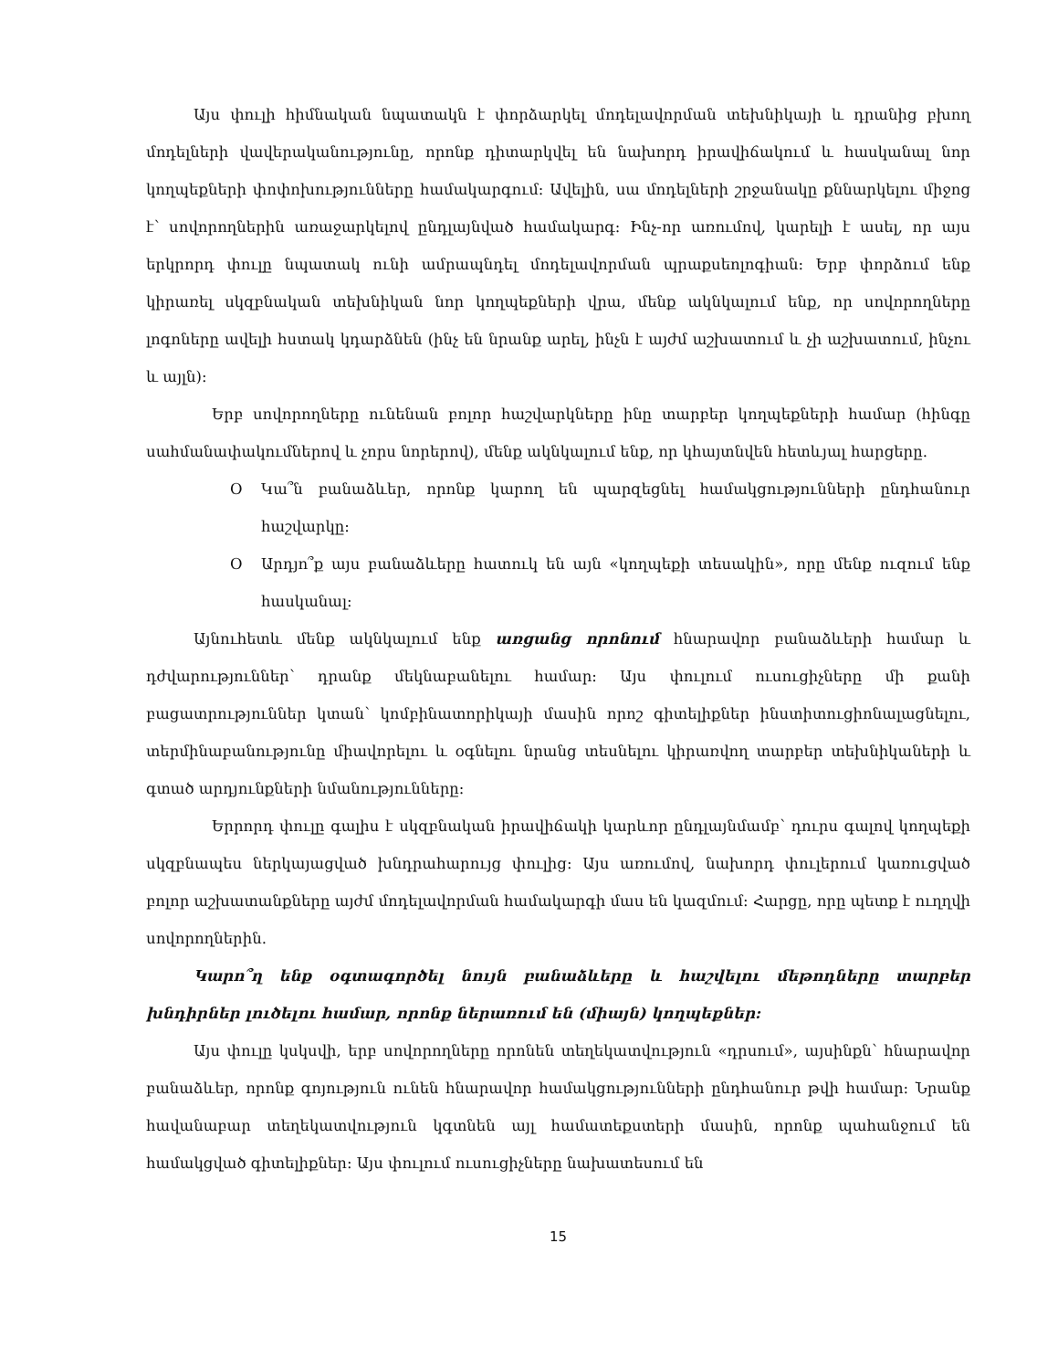Այս փուլի հիմնական նպատակն է փորձարկել մոդելավորման տեխնիկայի և դրանից բխող մոդելների վավերականությունը, որոնք դիտարկվել են նախորդ իրավիճակում և հասկանալ նոր կողպեքների փոփոխությունները համակարգում: Ավելին, սա մոդելների շրջանակը քննարկելու միջոց է՝ սովորողներին առաջարկելով ընդլայնված համակարգ: Ինչ-որ առումով, կարելի է ասել, որ այս երկրորդ փուլը նպատակ ունի ամրապնդել մոդելավորման պրաքսեոլոգիան: Երբ փորձում ենք կիրառել սկզբնական տեխնիկան նոր կողպեքների վրա, մենք ակնկալում ենք, որ սովորողները լոգոները ավելի հստակ կդարձնեն (ինչ են նրանք արել, ինչն է այժմ աշխատում և չի աշխատում, ինչու և այլն):
Երբ սովորողները ունենան բոլոր հաշվարկները ինը տարբեր կողպեքների համար (հինգը սահմանափակումներով և չորս նորերով), մենք ակնկալում ենք, որ կհայտնվեն հետևյալ հարցերը.
O Կա՞ն բանաձևեր, որոնք կարող են պարզեցնել համակցությունների ընդհանուր հաշվարկը:
O Արդյո՞ք այս բանաձևերը հատուկ են այն «կողպեքի տեսակին», որը մենք ուզում ենք հասկանալ:
Այնուհետև մենք ակնկալում ենք առցանց որոնում հնարավոր բանաձևերի համար և դժվարություններ՝ դրանք մեկնաբանելու համար: Այս փուլում ուսուցիչները մի քանի բացատրություններ կտան՝ կոմբինատորիկայի մասին որոշ գիտելիքներ ինստիտուցիոնալացնելու, տերմինաբանությունը միավորելու և օգնելու նրանց տեսնելու կիրառվող տարբեր տեխնիկաների և գտած արդյունքների նմանությունները:
Երրորդ փուլը գալիս է սկզբնական իրավիճակի կարևոր ընդլայնմամբ՝ դուրս գալով կողպեքի սկզբնապես ներկայացված խնդրահարույց փուլից: Այս առումով, նախորդ փուլերում կառուցված բոլոր աշխատանքները այժմ մոդելավորման համակարգի մաս են կազմում: Հարցը, որը պետք է ուղղվի սովորողներին.
Կարո՞ղ ենք օգտագործել նույն բանաձևերը և հաշվելու մեթոդները տարբեր խնդիրներ լուծելու համար, որոնք ներառում են (միայն) կողպեքներ:
Այս փուլը կսկսվի, երբ սովորողները որոնեն տեղեկատվություն «դրսում», այսինքն՝ հնարավոր բանաձևեր, որոնք գոյություն ունեն հնարավոր համակցությունների ընդհանուր թվի համար: Նրանք հավանաբար տեղեկատվություն կգտնեն այլ համատեքստերի մասին, որոնք պահանջում են համակցված գիտելիքներ: Այս փուլում ուսուցիչները նախատեսում են
15